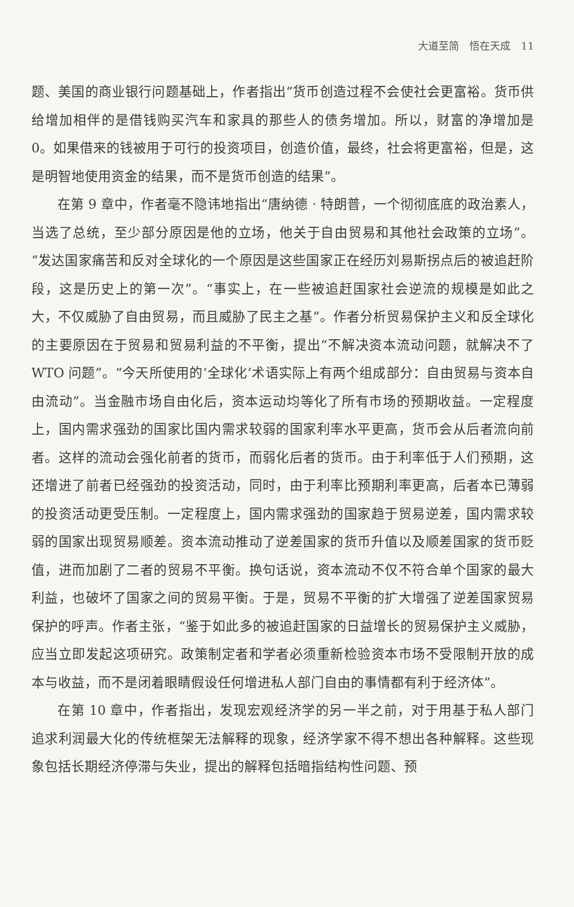大道至简　悟在天成　11
题、美国的商业银行问题基础上，作者指出“货币创造过程不会使社会更富裕。货币供给增加相伴的是借钱购买汽车和家具的那些人的债务增加。所以，财富的净增加是 0。如果借来的钱被用于可行的投资项目，创造价值，最终，社会将更富裕，但是，这是明智地使用资金的结果，而不是货币创造的结果”。
在第 9 章中，作者毫不隐讳地指出“唐纳德 · 特朗普，一个彻彻底底的政治素人，当选了总统，至少部分原因是他的立场，他关于自由贸易和其他社会政策的立场”。“发达国家痛苦和反对全球化的一个原因是这些国家正在经历刘易斯拐点后的被追赶阶段，这是历史上的第一次”。“事实上，在一些被追赶国家社会逆流的规模是如此之大，不仅威胁了自由贸易，而且威胁了民主之基”。作者分析贸易保护主义和反全球化的主要原因在于贸易和贸易利益的不平衡，提出“不解决资本流动问题，就解决不了 WTO 问题”。“今天所使用的‘全球化’术语实际上有两个组成部分：自由贸易与资本自由流动”。当金融市场自由化后，资本运动均等化了所有市场的预期收益。一定程度上，国内需求强劲的国家比国内需求较弱的国家利率水平更高，货币会从后者流向前者。这样的流动会强化前者的货币，而弱化后者的货币。由于利率低于人们预期，这还增进了前者已经强劲的投资活动，同时，由于利率比预期利率更高，后者本已薄弱的投资活动更受压制。一定程度上，国内需求强劲的国家趋于贸易逆差，国内需求较弱的国家出现贸易顺差。资本流动推动了逆差国家的货币升值以及顺差国家的货币贬值，进而加剧了二者的贸易不平衡。换句话说，资本流动不仅不符合单个国家的最大利益，也破坏了国家之间的贸易平衡。于是，贸易不平衡的扩大增强了逆差国家贸易保护的呼声。作者主张，“鉴于如此多的被追赶国家的日益增长的贸易保护主义威胁，应当立即发起这项研究。政策制定者和学者必须重新检验资本市场不受限制开放的成本与收益，而不是闭着眼睛假设任何增进私人部门自由的事情都有利于经济体”。
在第 10 章中，作者指出，发现宏观经济学的另一半之前，对于用基于私人部门追求利润最大化的传统框架无法解释的现象，经济学家不得不想出各种解释。这些现象包括长期经济停滞与失业，提出的解释包括暗指结构性问题、预